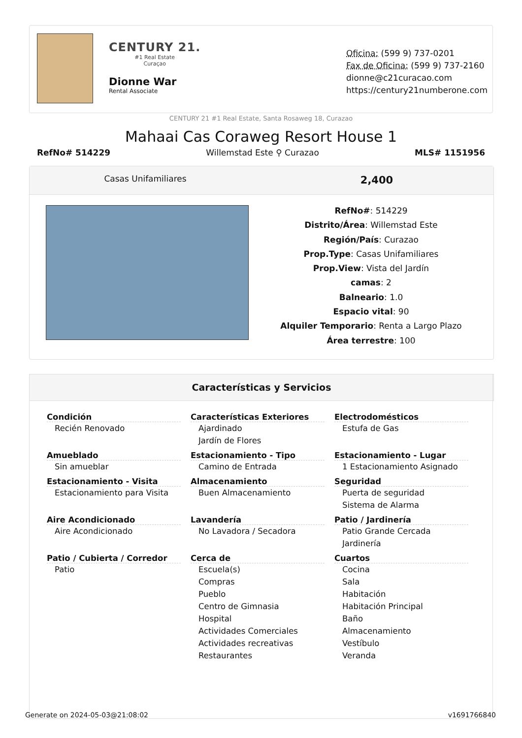CENTURY 21.
#1 Real Estate
Curaçao
Dionne War
Rental Associate
Oficina: (599 9) 737-0201
Fax de Oficina: (599 9) 737-2160
dionne@c21curacao.com
https://century21numberone.com
CENTURY 21 #1 Real Estate, Santa Rosaweg 18, Curazao
Mahaai Cas Coraweg Resort House 1
RefNo# 514229 Willemstad Este ⚲ Curazao MLS# 1151956
Casas Unifamiliares
2,400
RefNo#: 514229
Distrito/Área: Willemstad Este
Región/País: Curazao
Prop.Type: Casas Unifamiliares
Prop.View: Vista del Jardín
camas: 2
Balneario: 1.0
Espacio vital: 90
Alquiler Temporario: Renta a Largo Plazo
Área terrestre: 100
Características y Servicios
Condición
Recién Renovado
Características Exteriores
Ajardinado
Jardín de Flores
Electrodomésticos
Estufa de Gas
Amueblado
Sin amueblar
Estacionamiento - Tipo
Camino de Entrada
Estacionamiento - Lugar
1 Estacionamiento Asignado
Estacionamiento - Visita
Estacionamiento para Visita
Almacenamiento
Buen Almacenamiento
Seguridad
Puerta de seguridad
Sistema de Alarma
Aire Acondicionado
Aire Acondicionado
Lavandería
No Lavadora / Secadora
Patio / Jardinería
Patio Grande Cercada
Jardinería
Patio / Cubierta / Corredor
Patio
Cerca de
Escuela(s)
Compras
Pueblo
Centro de Gimnasia
Hospital
Actividades Comerciales
Actividades recreativas
Restaurantes
Cuartos
Cocina
Sala
Habitación
Habitación Principal
Baño
Almacenamiento
Vestíbulo
Veranda
Generate on 2024-05-03@21:08:02 v1691766840